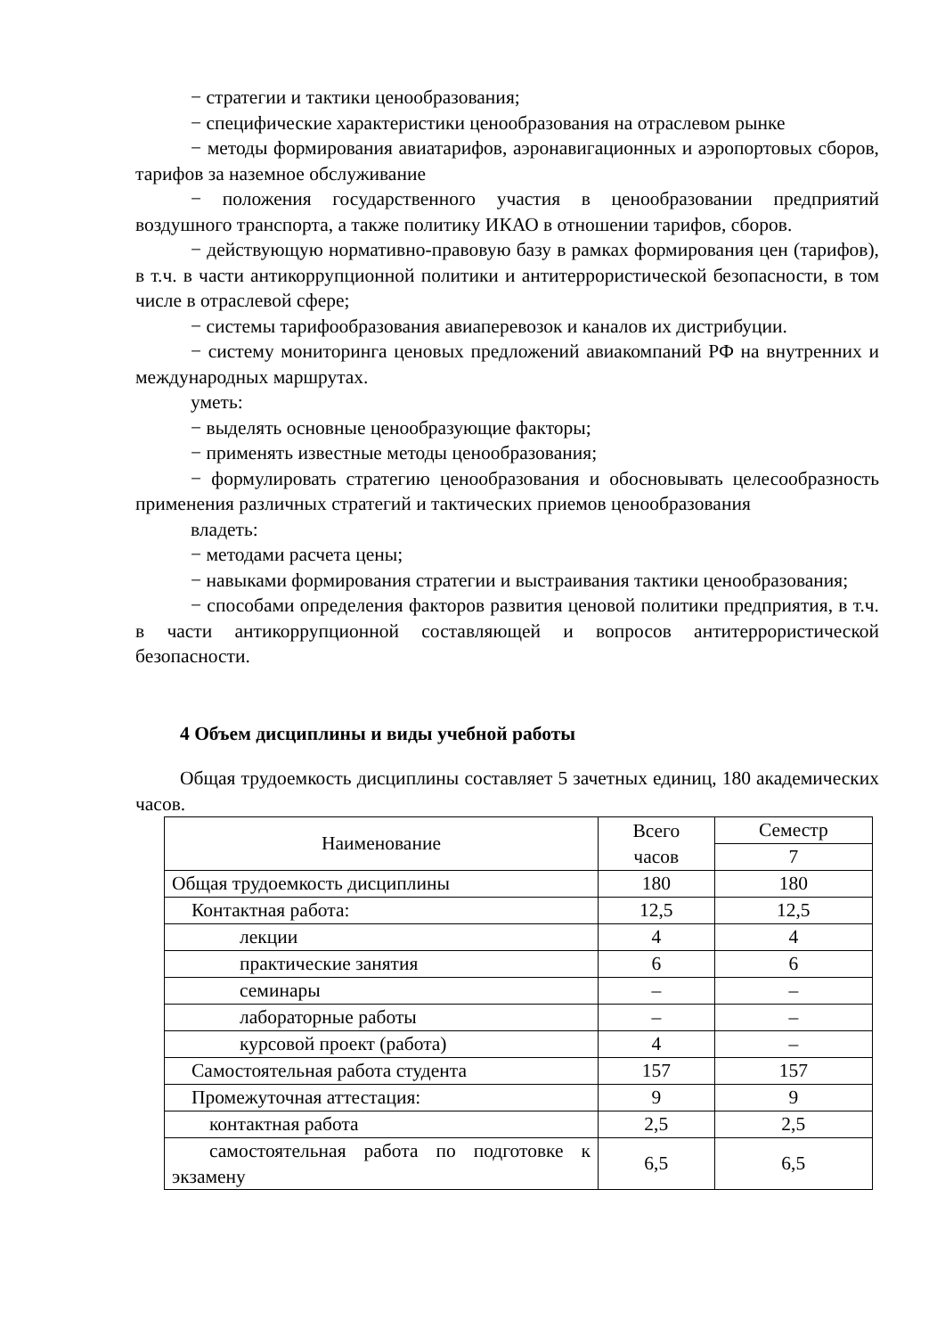− стратегии и тактики ценообразования;
− специфические характеристики ценообразования на отраслевом рынке
− методы формирования авиатарифов, аэронавигационных и аэропортовых сборов, тарифов за наземное обслуживание
− положения государственного участия в ценообразовании предприятий воздушного транспорта, а также политику ИКАО в отношении тарифов, сборов.
− действующую нормативно-правовую базу в рамках формирования цен (тарифов), в т.ч. в части антикоррупционной политики и антитеррористической безопасности, в том числе в отраслевой сфере;
− системы тарифообразования авиаперевозок и каналов их дистрибуции.
− систему мониторинга ценовых предложений авиакомпаний РФ на внутренних и международных маршрутах.
уметь:
− выделять основные ценообразующие факторы;
− применять известные методы ценообразования;
− формулировать стратегию ценообразования и обосновывать целесообразность применения различных стратегий и тактических приемов ценообразования
владеть:
− методами расчета цены;
− навыками формирования стратегии и выстраивания тактики ценообразования;
− способами определения факторов развития ценовой политики предприятия, в т.ч. в части антикоррупционной составляющей и вопросов антитеррористической безопасности.
4 Объем дисциплины и виды учебной работы
Общая трудоемкость дисциплины составляет 5 зачетных единиц, 180 академических часов.
| Наименование | Всего часов | Семестр |
| | | 7 |
| Общая трудоемкость дисциплины | 180 | 180 |
| Контактная работа: | 12,5 | 12,5 |
| лекции | 4 | 4 |
| практические занятия | 6 | 6 |
| семинары | – | – |
| лабораторные работы | – | – |
| курсовой проект (работа) | 4 | – |
| Самостоятельная работа студента | 157 | 157 |
| Промежуточная аттестация: | 9 | 9 |
| контактная работа | 2,5 | 2,5 |
| самостоятельная работа по подготовке к экзамену | 6,5 | 6,5 |